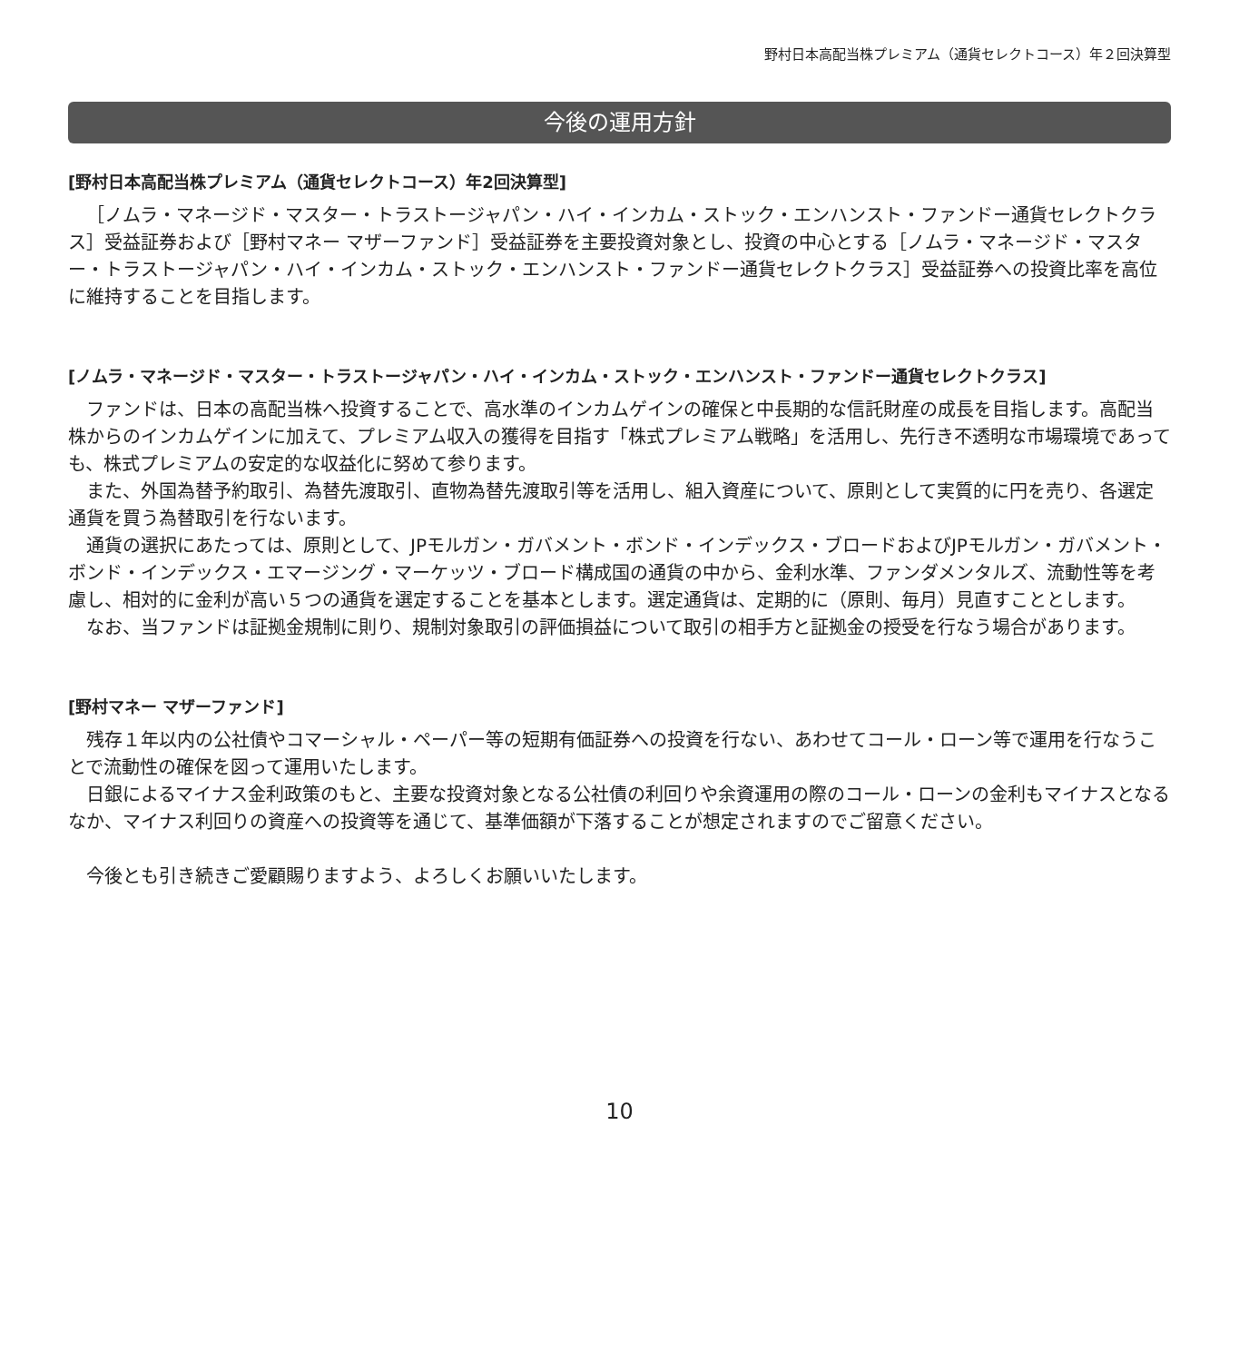野村日本高配当株プレミアム（通貨セレクトコース）年２回決算型
今後の運用方針
[野村日本高配当株プレミアム（通貨セレクトコース）年2回決算型]
［ノムラ・マネージド・マスター・トラストージャパン・ハイ・インカム・ストック・エンハンスト・ファンドー通貨セレクトクラス］受益証券および［野村マネー マザーファンド］受益証券を主要投資対象とし、投資の中心とする［ノムラ・マネージド・マスター・トラストージャパン・ハイ・インカム・ストック・エンハンスト・ファンドー通貨セレクトクラス］受益証券への投資比率を高位に維持することを目指します。
[ノムラ・マネージド・マスター・トラストージャパン・ハイ・インカム・ストック・エンハンスト・ファンドー通貨セレクトクラス]
ファンドは、日本の高配当株へ投資することで、高水準のインカムゲインの確保と中長期的な信託財産の成長を目指します。高配当株からのインカムゲインに加えて、プレミアム収入の獲得を目指す「株式プレミアム戦略」を活用し、先行き不透明な市場環境であっても、株式プレミアムの安定的な収益化に努めて参ります。
また、外国為替予約取引、為替先渡取引、直物為替先渡取引等を活用し、組入資産について、原則として実質的に円を売り、各選定通貨を買う為替取引を行ないます。
通貨の選択にあたっては、原則として、JPモルガン・ガバメント・ボンド・インデックス・ブロードおよびJPモルガン・ガバメント・ボンド・インデックス・エマージング・マーケッツ・ブロード構成国の通貨の中から、金利水準、ファンダメンタルズ、流動性等を考慮し、相対的に金利が高い５つの通貨を選定することを基本とします。選定通貨は、定期的に（原則、毎月）見直すこととします。
なお、当ファンドは証拠金規制に則り、規制対象取引の評価損益について取引の相手方と証拠金の授受を行なう場合があります。
[野村マネー マザーファンド]
残存１年以内の公社債やコマーシャル・ペーパー等の短期有価証券への投資を行ない、あわせてコール・ローン等で運用を行なうことで流動性の確保を図って運用いたします。
日銀によるマイナス金利政策のもと、主要な投資対象となる公社債の利回りや余資運用の際のコール・ローンの金利もマイナスとなるなか、マイナス利回りの資産への投資等を通じて、基準価額が下落することが想定されますのでご留意ください。
今後とも引き続きご愛顧賜りますよう、よろしくお願いいたします。
10